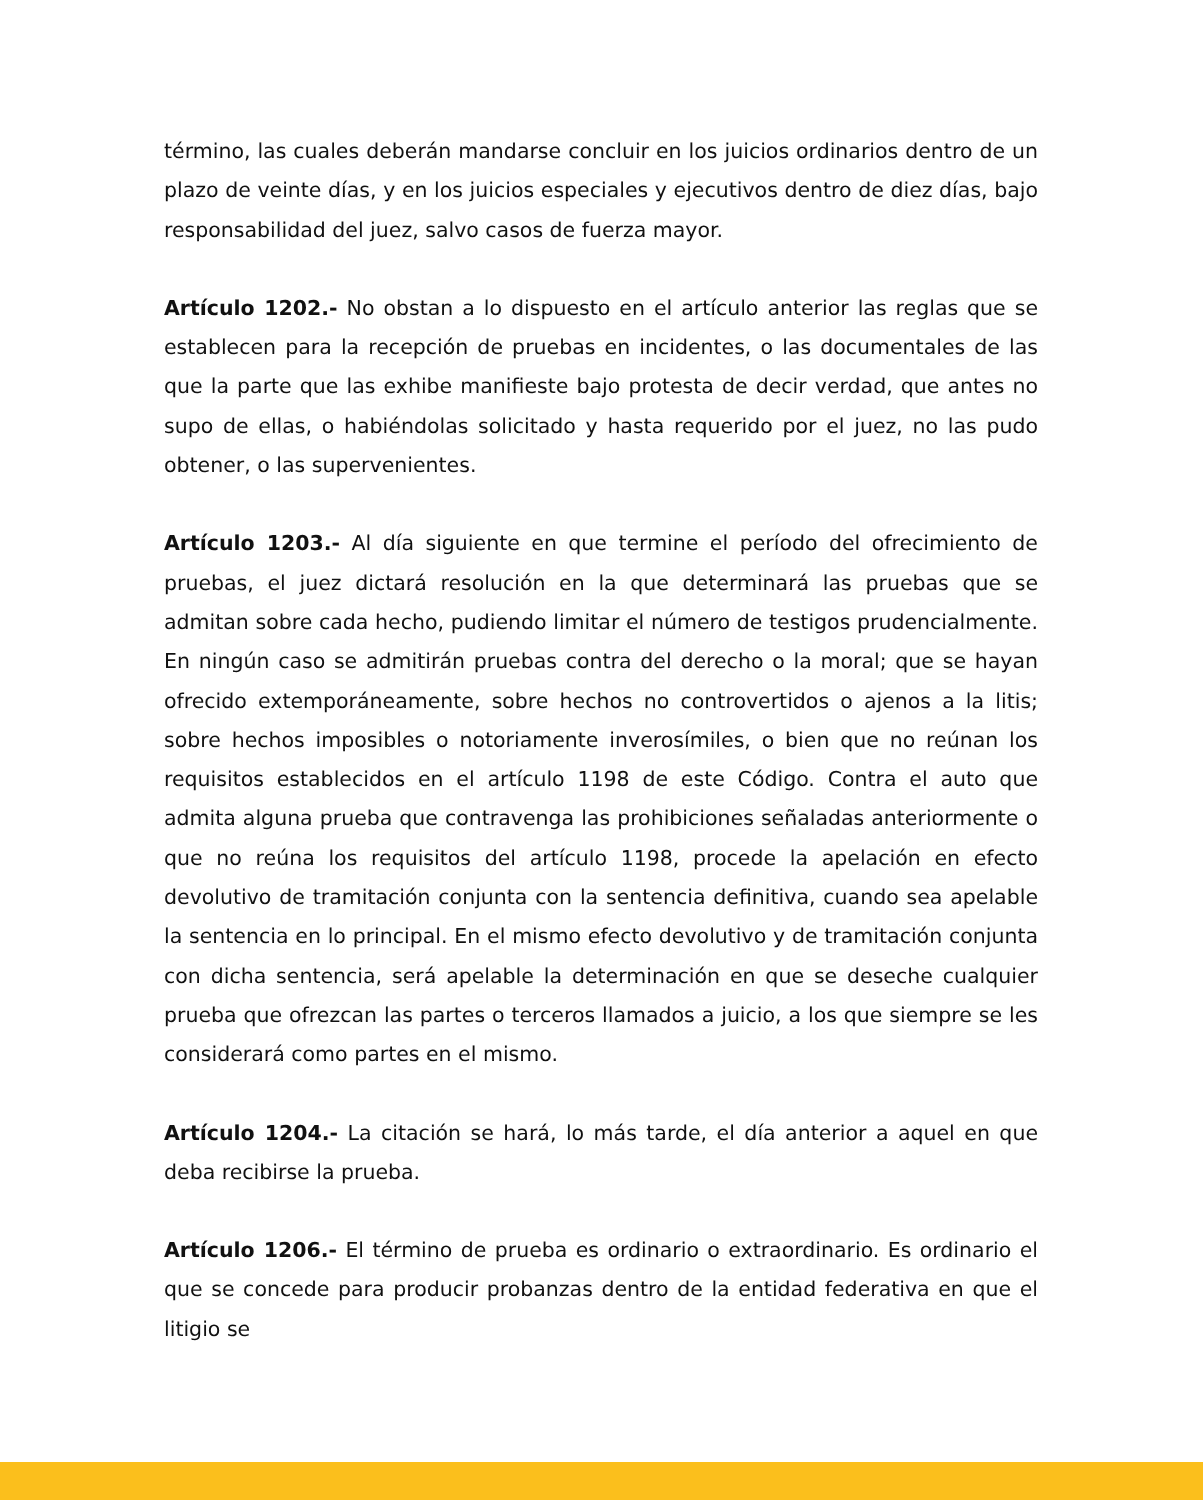término, las cuales deberán mandarse concluir en los juicios ordinarios dentro de un plazo de veinte días, y en los juicios especiales y ejecutivos dentro de diez días, bajo responsabilidad del juez, salvo casos de fuerza mayor.
Artículo 1202.- No obstan a lo dispuesto en el artículo anterior las reglas que se establecen para la recepción de pruebas en incidentes, o las documentales de las que la parte que las exhibe manifieste bajo protesta de decir verdad, que antes no supo de ellas, o habiéndolas solicitado y hasta requerido por el juez, no las pudo obtener, o las supervenientes.
Artículo 1203.- Al día siguiente en que termine el período del ofrecimiento de pruebas, el juez dictará resolución en la que determinará las pruebas que se admitan sobre cada hecho, pudiendo limitar el número de testigos prudencialmente. En ningún caso se admitirán pruebas contra del derecho o la moral; que se hayan ofrecido extemporáneamente, sobre hechos no controvertidos o ajenos a la litis; sobre hechos imposibles o notoriamente inverosímiles, o bien que no reúnan los requisitos establecidos en el artículo 1198 de este Código. Contra el auto que admita alguna prueba que contravenga las prohibiciones señaladas anteriormente o que no reúna los requisitos del artículo 1198, procede la apelación en efecto devolutivo de tramitación conjunta con la sentencia definitiva, cuando sea apelable la sentencia en lo principal. En el mismo efecto devolutivo y de tramitación conjunta con dicha sentencia, será apelable la determinación en que se deseche cualquier prueba que ofrezcan las partes o terceros llamados a juicio, a los que siempre se les considerará como partes en el mismo.
Artículo 1204.- La citación se hará, lo más tarde, el día anterior a aquel en que deba recibirse la prueba.
Artículo 1206.- El término de prueba es ordinario o extraordinario. Es ordinario el que se concede para producir probanzas dentro de la entidad federativa en que el litigio se